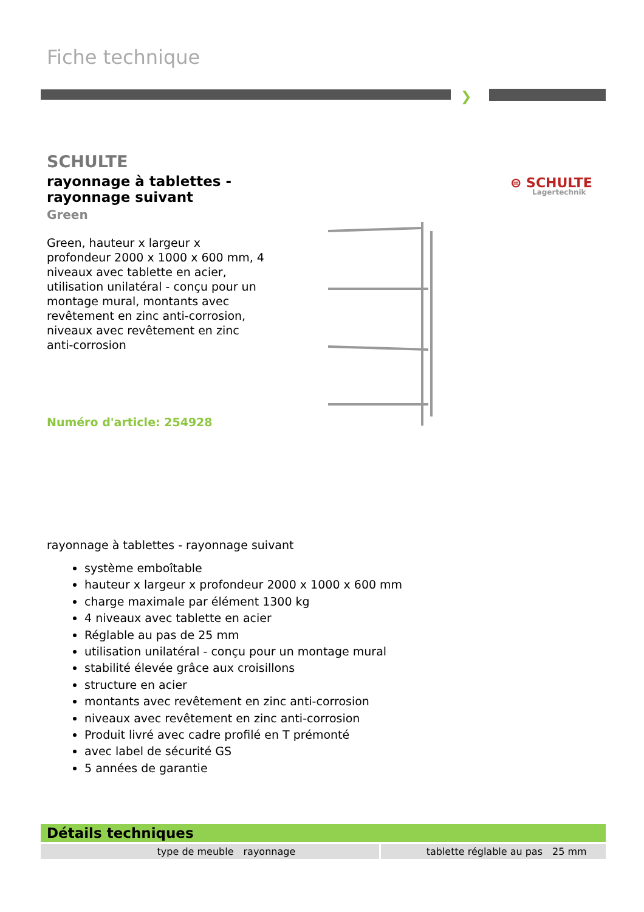Fiche technique
❯
SCHULTE
rayonnage à tablettes - rayonnage suivant
Green
Green, hauteur x largeur x profondeur 2000 x 1000 x 600 mm, 4 niveaux avec tablette en acier, utilisation unilatéral - conçu pour un montage mural, montants avec revêtement en zinc anti-corrosion, niveaux avec revêtement en zinc anti-corrosion
⊜ SCHULTE
Lagertechnik
Numéro d'article: 254928
rayonnage à tablettes - rayonnage suivant
système emboîtable
hauteur x largeur x profondeur 2000 x 1000 x 600 mm
charge maximale par élément 1300 kg
4 niveaux avec tablette en acier
Réglable au pas de 25 mm
utilisation unilatéral - conçu pour un montage mural
stabilité élevée grâce aux croisillons
structure en acier
montants avec revêtement en zinc anti-corrosion
niveaux avec revêtement en zinc anti-corrosion
Produit livré avec cadre profilé en T prémonté
avec label de sécurité GS
5 années de garantie
Détails techniques
| type de meuble | rayonnage | tablette réglable au pas | 25 mm |